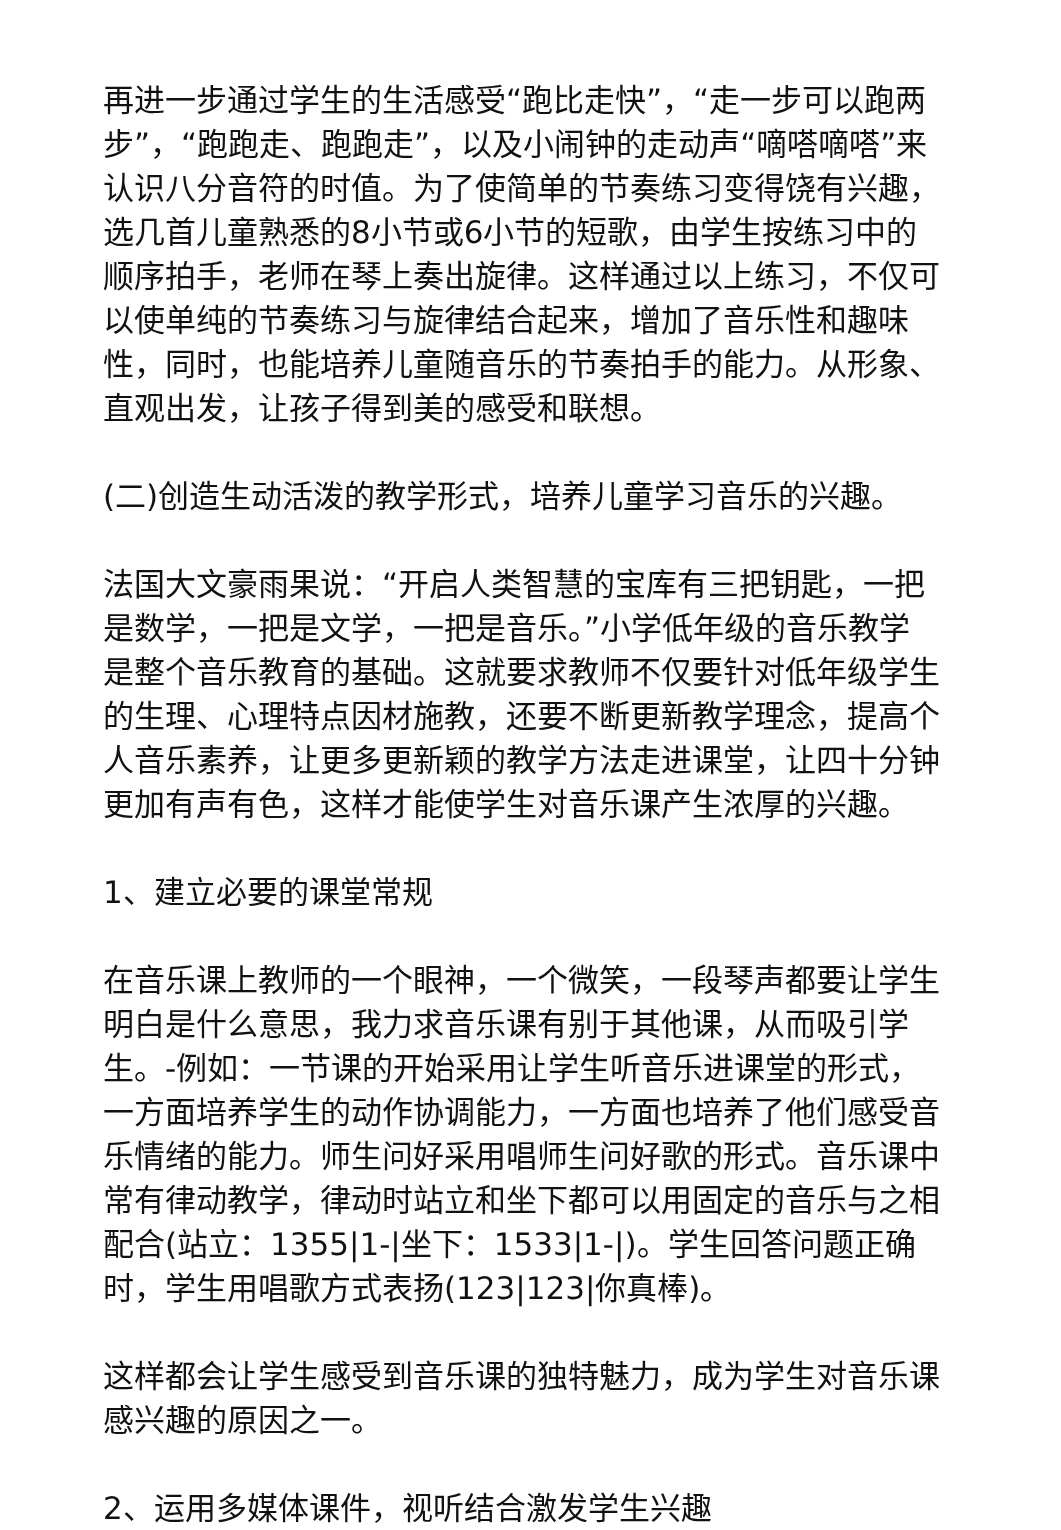再进一步通过学生的生活感受“跑比走快”，“走一步可以跑两步”，“跑跑走、跑跑走”，以及小闹钟的走动声“嘀嗒嘀嗒”来认识八分音符的时值。为了使简单的节奏练习变得饶有兴趣，选几首儿童熟悉的8小节或6小节的短歌，由学生按练习中的顺序拍手，老师在琴上奏出旋律。这样通过以上练习，不仅可以使单纯的节奏练习与旋律结合起来，增加了音乐性和趣味性，同时，也能培养儿童随音乐的节奏拍手的能力。从形象、直观出发，让孩子得到美的感受和联想。
(二)创造生动活泼的教学形式，培养儿童学习音乐的兴趣。
法国大文豪雨果说：“开启人类智慧的宝库有三把钥匙，一把是数学，一把是文学，一把是音乐。”小学低年级的音乐教学是整个音乐教育的基础。这就要求教师不仅要针对低年级学生的生理、心理特点因材施教，还要不断更新教学理念，提高个人音乐素养，让更多更新颖的教学方法走进课堂，让四十分钟更加有声有色，这样才能使学生对音乐课产生浓厚的兴趣。
1、建立必要的课堂常规
在音乐课上教师的一个眼神，一个微笑，一段琴声都要让学生明白是什么意思，我力求音乐课有别于其他课，从而吸引学生。-例如：一节课的开始采用让学生听音乐进课堂的形式，一方面培养学生的动作协调能力，一方面也培养了他们感受音乐情绪的能力。师生问好采用唱师生问好歌的形式。音乐课中常有律动教学，律动时站立和坐下都可以用固定的音乐与之相配合(站立：1355|1-|坐下：1533|1-|)。学生回答问题正确时，学生用唱歌方式表扬(123|123|你真棒)。
这样都会让学生感受到音乐课的独特魅力，成为学生对音乐课感兴趣的原因之一。
2、运用多媒体课件，视听结合激发学生兴趣